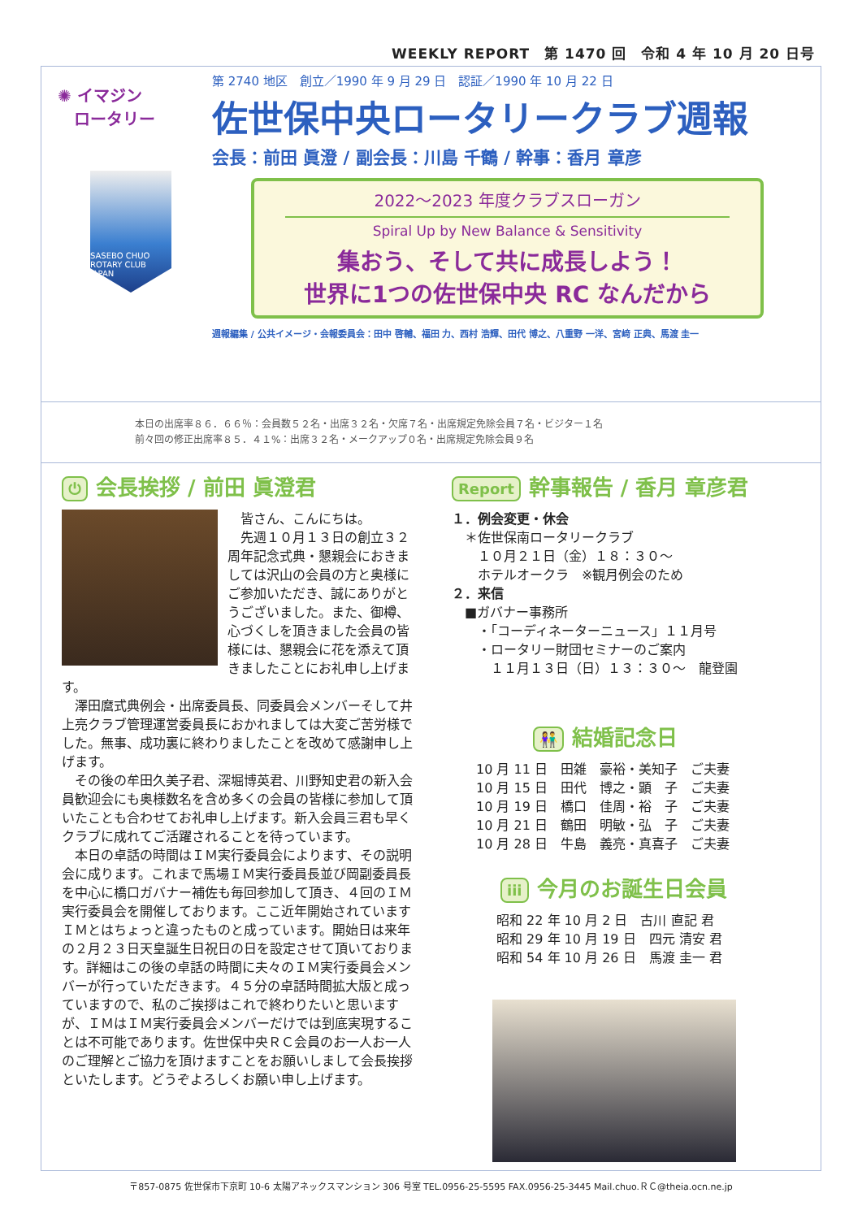WEEKLY REPORT　第 1470 回　令和 4 年 10 月 20 日号
✺ イマジン
　ロータリー
SASEBO CHUO ROTARY CLUB JAPAN
第 2740 地区　創立／1990 年 9 月 29 日　認証／1990 年 10 月 22 日
佐世保中央ロータリークラブ週報
会長：前田 眞澄 / 副会長：川島 千鶴 / 幹事：香月 章彦
2022～2023 年度クラブスローガン
Spiral Up by New Balance & Sensitivity
集おう、そして共に成長しよう！
世界に1つの佐世保中央 RC なんだから
週報編集 / 公共イメージ・会報委員会：田中 啓輔、福田 力、西村 浩輝、田代 博之、八重野 一洋、宮﨑 正典、馬渡 圭一
本日の出席率８６．６６％：会員数５２名・出席３２名・欠席７名・出席規定免除会員７名・ビジター１名
前々回の修正出席率８５．４１%：出席３２名・メークアップ０名・出席規定免除会員９名
⏻ 会長挨拶 / 前田 眞澄君
　皆さん、こんにちは。
　先週１０月１３日の創立３２周年記念式典・懇親会におきましては沢山の会員の方と奥様にご参加いただき、誠にありがとうございました。また、御樽、心づくしを頂きました会員の皆様には、懇親会に花を添えて頂きましたことにお礼申し上げます。
　澤田麿式典例会・出席委員長、同委員会メンバーそして井上亮クラブ管理運営委員長におかれましては大変ご苦労様でした。無事、成功裏に終わりましたことを改めて感謝申し上げます。
　その後の牟田久美子君、深堀博英君、川野知史君の新入会員歓迎会にも奥様数名を含め多くの会員の皆様に参加して頂いたことも合わせてお礼申し上げます。新入会員三君も早くクラブに成れてご活躍されることを待っています。
　本日の卓話の時間はＩＭ実行委員会によります、その説明会に成ります。これまで馬場ＩＭ実行委員長並び岡副委員長を中心に橋口ガバナー補佐も毎回参加して頂き、４回のＩＭ実行委員会を開催しております。ここ近年開始されていますＩＭとはちょっと違ったものと成っています。開始日は来年の２月２３日天皇誕生日祝日の日を設定させて頂いております。詳細はこの後の卓話の時間に夫々のＩＭ実行委員会メンバーが行っていただきます。４５分の卓話時間拡大版と成っていますので、私のご挨拶はこれで終わりたいと思いますが、ＩＭはＩＭ実行委員会メンバーだけでは到底実現することは不可能であります。佐世保中央ＲＣ会員のお一人お一人のご理解とご協力を頂けますことをお願いしまして会長挨拶といたします。どうぞよろしくお願い申し上げます。
Report 幹事報告 / 香月 章彦君
１．例会変更・休会
　＊佐世保南ロータリークラブ
　　１０月２１日（金）１８：３０～
　　ホテルオークラ　※観月例会のため
２．来信
　■ガバナー事務所
　　・「コーディネーターニュース」１１月号
　　・ロータリー財団セミナーのご案内
　　　１１月１３日（日）１３：３０～　龍登園
👫 結婚記念日
10 月 11 日　田雑　豪裕・美知子　ご夫妻
10 月 15 日　田代　博之・顕　子　ご夫妻
10 月 19 日　橋口　佳周・裕　子　ご夫妻
10 月 21 日　鶴田　明敏・弘　子　ご夫妻
10 月 28 日　牛島　義亮・真喜子　ご夫妻
iii 今月のお誕生日会員
昭和 22 年 10 月 2 日　古川 直記 君
昭和 29 年 10 月 19 日　四元 清安 君
昭和 54 年 10 月 26 日　馬渡 圭一 君
〒857-0875 佐世保市下京町 10-6 太陽アネックスマンション 306 号室 TEL.0956-25-5595 FAX.0956-25-3445 Mail.chuo.ＲＣ@theia.ocn.ne.jp